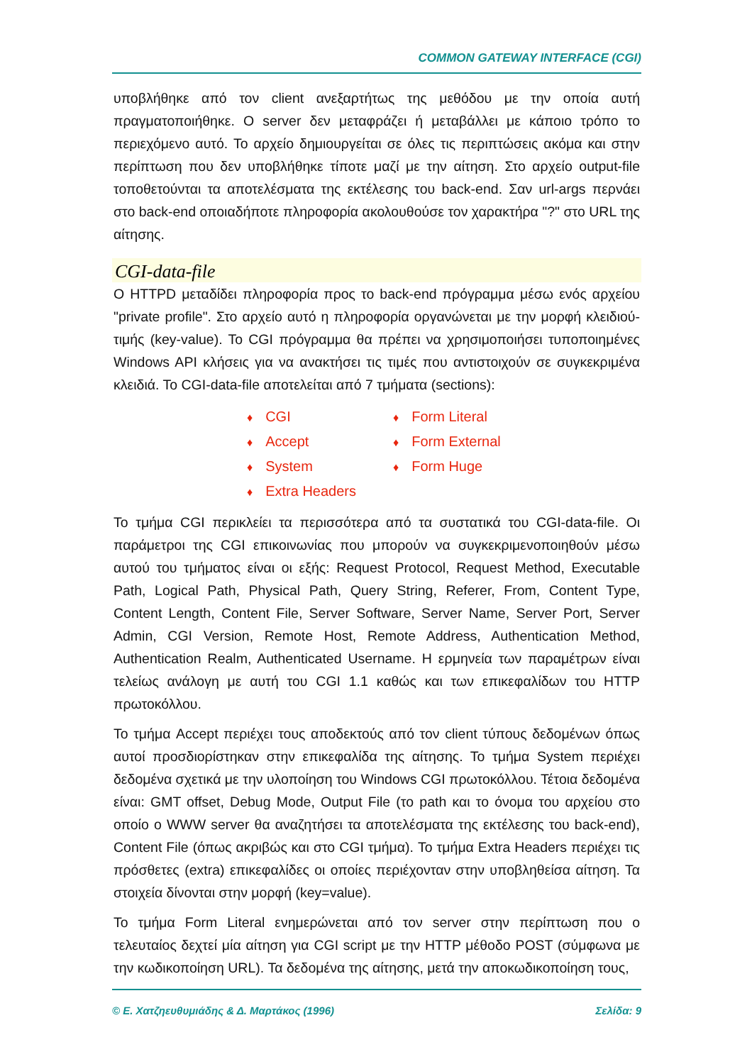COMMON GATEWAY INTERFACE (CGI)
υποβλήθηκε από τον client ανεξαρτήτως της μεθόδου με την οποία αυτή πραγματοποιήθηκε. Ο server δεν μεταφράζει ή μεταβάλλει με κάποιο τρόπο το περιεχόμενο αυτό. Το αρχείο δημιουργείται σε όλες τις περιπτώσεις ακόμα και στην περίπτωση που δεν υποβλήθηκε τίποτε μαζί με την αίτηση. Στο αρχείο output-file τοποθετούνται τα αποτελέσματα της εκτέλεσης του back-end. Σαν url-args περνάει στο back-end οποιαδήποτε πληροφορία ακολουθούσε τον χαρακτήρα "?" στο URL της αίτησης.
CGI-data-file
Ο HTTPD μεταδίδει πληροφορία προς το back-end πρόγραμμα μέσω ενός αρχείου "private profile". Στο αρχείο αυτό η πληροφορία οργανώνεται με την μορφή κλειδιού-τιμής (key-value). Το CGI πρόγραμμα θα πρέπει να χρησιμοποιήσει τυποποιημένες Windows API κλήσεις για να ανακτήσει τις τιμές που αντιστοιχούν σε συγκεκριμένα κλειδιά. Το CGI-data-file αποτελείται από 7 τμήματα (sections):
♦ CGI ♦ Form Literal ♦ Accept ♦ Form External ♦ System ♦ Form Huge ♦ Extra Headers
Το τμήμα CGI περικλείει τα περισσότερα από τα συστατικά του CGI-data-file. Οι παράμετροι της CGI επικοινωνίας που μπορούν να συγκεκριμενοποιηθούν μέσω αυτού του τμήματος είναι οι εξής: Request Protocol, Request Method, Executable Path, Logical Path, Physical Path, Query String, Referer, From, Content Type, Content Length, Content File, Server Software, Server Name, Server Port, Server Admin, CGI Version, Remote Host, Remote Address, Authentication Method, Authentication Realm, Authenticated Username. Η ερμηνεία των παραμέτρων είναι τελείως ανάλογη με αυτή του CGI 1.1 καθώς και των επικεφαλίδων του HTTP πρωτοκόλλου.
Το τμήμα Accept περιέχει τους αποδεκτούς από τον client τύπους δεδομένων όπως αυτοί προσδιορίστηκαν στην επικεφαλίδα της αίτησης. Το τμήμα System περιέχει δεδομένα σχετικά με την υλοποίηση του Windows CGI πρωτοκόλλου. Τέτοια δεδομένα είναι: GMT offset, Debug Mode, Output File (το path και το όνομα του αρχείου στο οποίο ο WWW server θα αναζητήσει τα αποτελέσματα της εκτέλεσης του back-end), Content File (όπως ακριβώς και στο CGI τμήμα). Το τμήμα Extra Headers περιέχει τις πρόσθετες (extra) επικεφαλίδες οι οποίες περιέχονταν στην υποβληθείσα αίτηση. Τα στοιχεία δίνονται στην μορφή (key=value).
Το τμήμα Form Literal ενημερώνεται από τον server στην περίπτωση που ο τελευταίος δεχτεί μία αίτηση για CGI script με την HTTP μέθοδο POST (σύμφωνα με την κωδικοποίηση URL). Τα δεδομένα της αίτησης, μετά την αποκωδικοποίηση τους,
© Ε. Χατζηευθυμιάδης & Δ. Μαρτάκος (1996) Σελίδα: 9